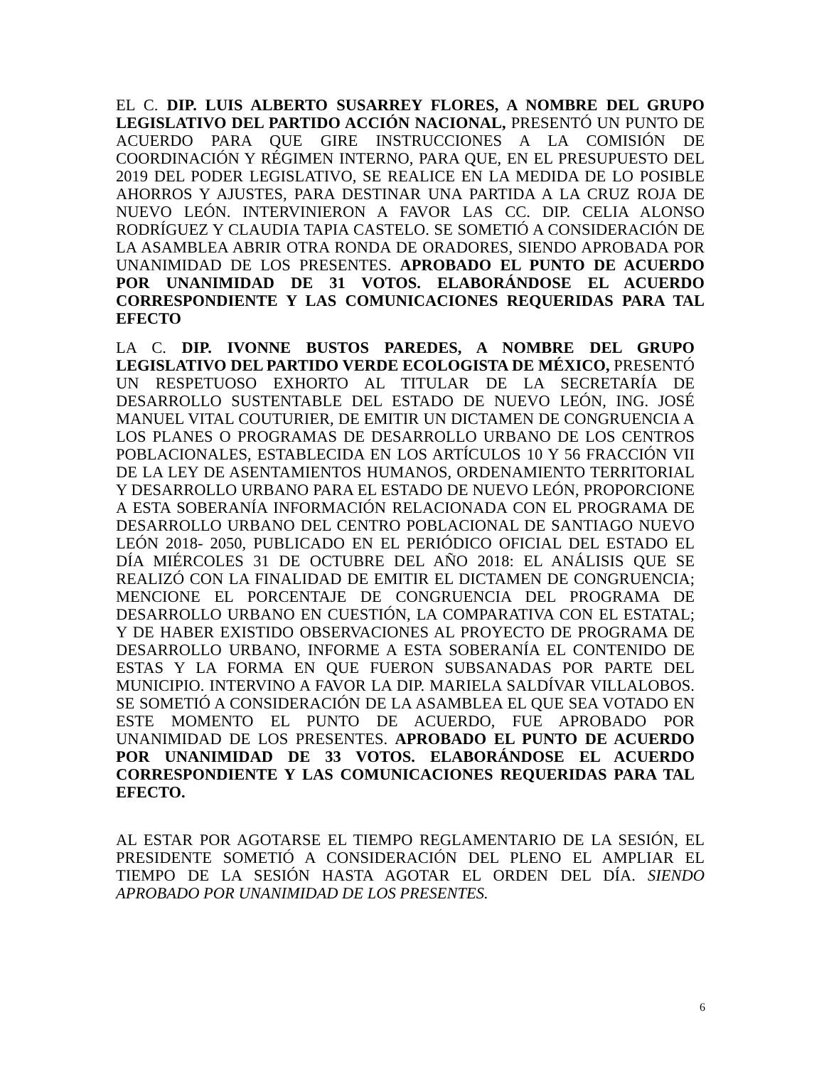EL C. DIP. LUIS ALBERTO SUSARREY FLORES, A NOMBRE DEL GRUPO LEGISLATIVO DEL PARTIDO ACCIÓN NACIONAL, PRESENTÓ UN PUNTO DE ACUERDO PARA QUE GIRE INSTRUCCIONES A LA COMISIÓN DE COORDINACIÓN Y RÉGIMEN INTERNO, PARA QUE, EN EL PRESUPUESTO DEL 2019 DEL PODER LEGISLATIVO, SE REALICE EN LA MEDIDA DE LO POSIBLE AHORROS Y AJUSTES, PARA DESTINAR UNA PARTIDA A LA CRUZ ROJA DE NUEVO LEÓN. INTERVINIERON A FAVOR LAS CC. DIP. CELIA ALONSO RODRÍGUEZ Y CLAUDIA TAPIA CASTELO. SE SOMETIÓ A CONSIDERACIÓN DE LA ASAMBLEA ABRIR OTRA RONDA DE ORADORES, SIENDO APROBADA POR UNANIMIDAD DE LOS PRESENTES. APROBADO EL PUNTO DE ACUERDO POR UNANIMIDAD DE 31 VOTOS. ELABORÁNDOSE EL ACUERDO CORRESPONDIENTE Y LAS COMUNICACIONES REQUERIDAS PARA TAL EFECTO
LA C. DIP. IVONNE BUSTOS PAREDES, A NOMBRE DEL GRUPO LEGISLATIVO DEL PARTIDO VERDE ECOLOGISTA DE MÉXICO, PRESENTÓ UN RESPETUOSO EXHORTO AL TITULAR DE LA SECRETARÍA DE DESARROLLO SUSTENTABLE DEL ESTADO DE NUEVO LEÓN, ING. JOSÉ MANUEL VITAL COUTURIER, DE EMITIR UN DICTAMEN DE CONGRUENCIA A LOS PLANES O PROGRAMAS DE DESARROLLO URBANO DE LOS CENTROS POBLACIONALES, ESTABLECIDA EN LOS ARTÍCULOS 10 Y 56 FRACCIÓN VII DE LA LEY DE ASENTAMIENTOS HUMANOS, ORDENAMIENTO TERRITORIAL Y DESARROLLO URBANO PARA EL ESTADO DE NUEVO LEÓN, PROPORCIONE A ESTA SOBERANÍA INFORMACIÓN RELACIONADA CON EL PROGRAMA DE DESARROLLO URBANO DEL CENTRO POBLACIONAL DE SANTIAGO NUEVO LEÓN 2018- 2050, PUBLICADO EN EL PERIÓDICO OFICIAL DEL ESTADO EL DÍA MIÉRCOLES 31 DE OCTUBRE DEL AÑO 2018: EL ANÁLISIS QUE SE REALIZÓ CON LA FINALIDAD DE EMITIR EL DICTAMEN DE CONGRUENCIA; MENCIONE EL PORCENTAJE DE CONGRUENCIA DEL PROGRAMA DE DESARROLLO URBANO EN CUESTIÓN, LA COMPARATIVA CON EL ESTATAL; Y DE HABER EXISTIDO OBSERVACIONES AL PROYECTO DE PROGRAMA DE DESARROLLO URBANO, INFORME A ESTA SOBERANÍA EL CONTENIDO DE ESTAS Y LA FORMA EN QUE FUERON SUBSANADAS POR PARTE DEL MUNICIPIO. INTERVINO A FAVOR LA DIP. MARIELA SALDÍVAR VILLALOBOS. SE SOMETIÓ A CONSIDERACIÓN DE LA ASAMBLEA EL QUE SEA VOTADO EN ESTE MOMENTO EL PUNTO DE ACUERDO, FUE APROBADO POR UNANIMIDAD DE LOS PRESENTES. APROBADO EL PUNTO DE ACUERDO POR UNANIMIDAD DE 33 VOTOS. ELABORÁNDOSE EL ACUERDO CORRESPONDIENTE Y LAS COMUNICACIONES REQUERIDAS PARA TAL EFECTO.
AL ESTAR POR AGOTARSE EL TIEMPO REGLAMENTARIO DE LA SESIÓN, EL PRESIDENTE SOMETIÓ A CONSIDERACIÓN DEL PLENO EL AMPLIAR EL TIEMPO DE LA SESIÓN HASTA AGOTAR EL ORDEN DEL DÍA. SIENDO APROBADO POR UNANIMIDAD DE LOS PRESENTES.
6